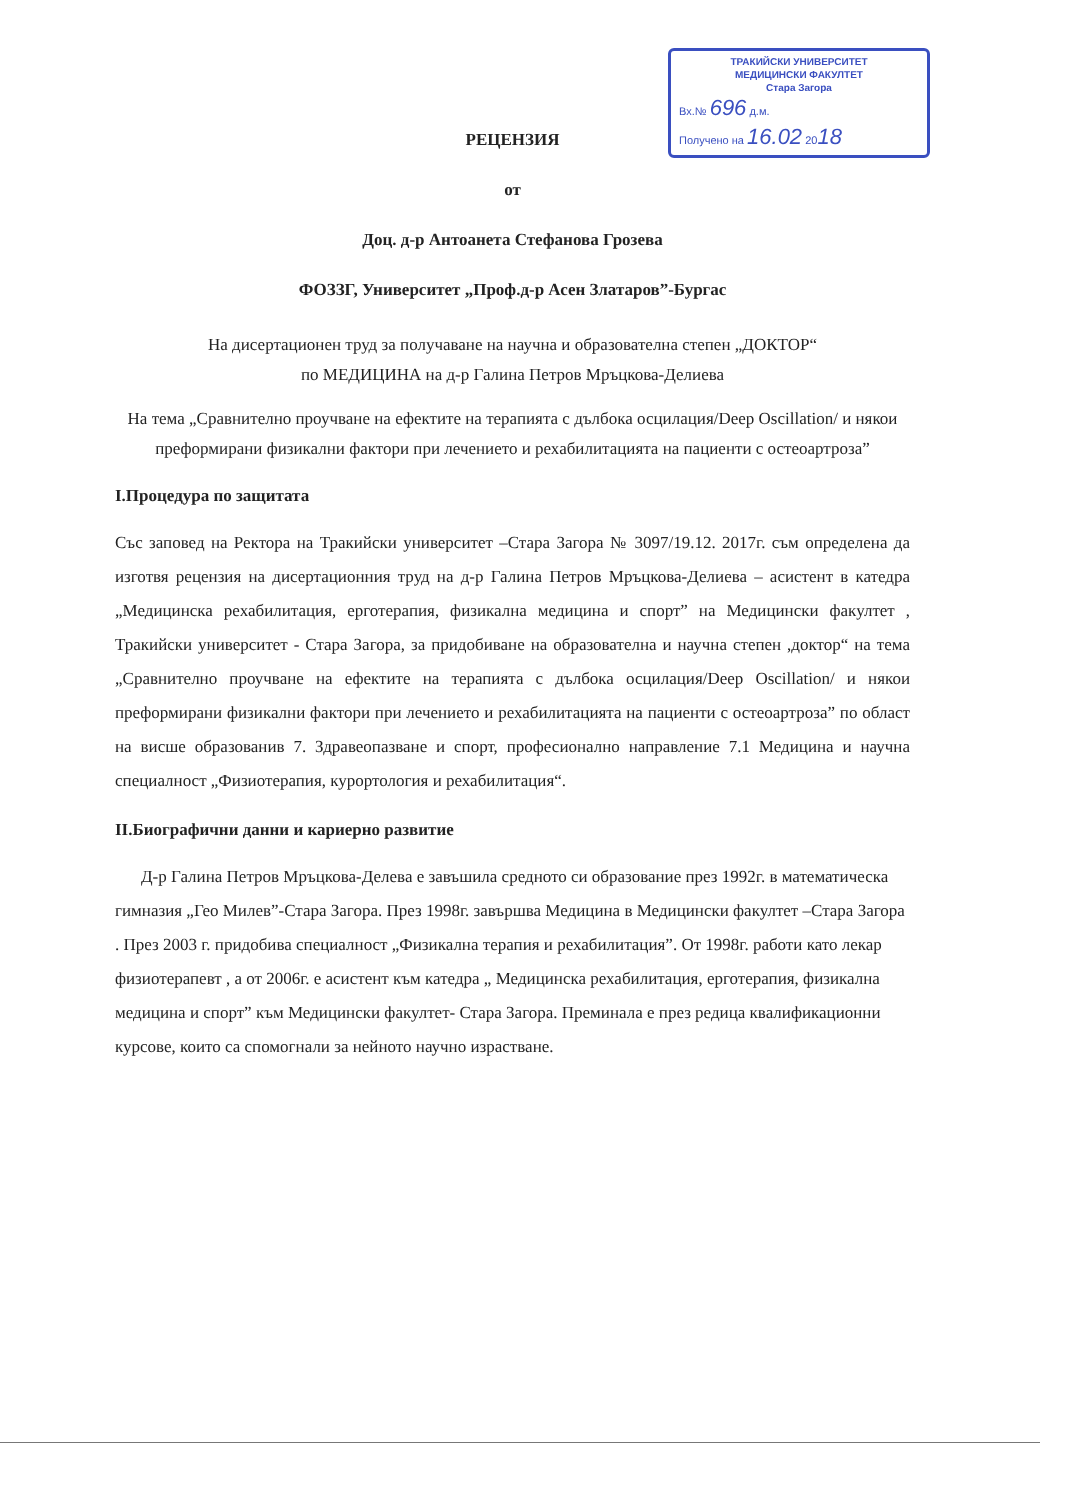ТРАКИЙСКИ УНИВЕРСИТЕТ
МЕДИЦИНСКИ ФАКУЛТЕТ
Стара Загора
Вх.№ 696 д.м.
Получено на 16.02 2018
РЕЦЕНЗИЯ
от
Доц. д-р Антоанета Стефанова Грозева
ФОЗЗГ, Университет „Проф.д-р Асен Златаров”-Бургас
На дисертационен труд за получаване на научна и образователна степен „ДОКТОР“
по МЕДИЦИНА на д-р Галина Петров Мръцкова-Делиева
На тема „Сравнително проучване на ефектите на терапията с дълбока осцилация/Deep Oscillation/ и някои преформирани физикални фактори при лечението и рехабилитацията на пациенти с остеоартроза”
I.Процедура по защитата
Със заповед на Ректора на Тракийски университет –Стара Загора № 3097/19.12. 2017г. съм определена да изготвя рецензия на дисертационния труд на д-р Галина Петров Мръцкова-Делиева – асистент в катедра „Медицинска рехабилитация, ерготерапия, физикална медицина и спорт” на Медицински факултет , Тракийски университет - Стара Загора, за придобиване на образователна и научна степен ,доктор“ на тема „Сравнително проучване на ефектите на терапията с дълбока осцилация/Deep Oscillation/ и някои преформирани физикални фактори при лечението и рехабилитацията на пациенти с остеоартроза” по област на висше образованив 7. Здравеопазване и спорт, професионално направление 7.1 Медицина и научна специалност „Физиотерапия, курортология и рехабилитация“.
II.Биографични данни и кариерно развитие
Д-р Галина Петров Мръцкова-Делева е завъшила средното си образование през 1992г. в математическа гимназия „Гео Милев”-Стара Загора. През 1998г. завършва Медицина в Медицински факултет –Стара Загора . През 2003 г. придобива специалност „Физикална терапия и рехабилитация”. От 1998г. работи като лекар физиотерапевт , а от 2006г. е асистент към катедра „ Медицинска рехабилитация, ерготерапия, физикална медицина и спорт” към Медицински факултет- Стара Загора. Преминала е през редица квалификационни курсове, които са спомогнали за нейното научно израстване.